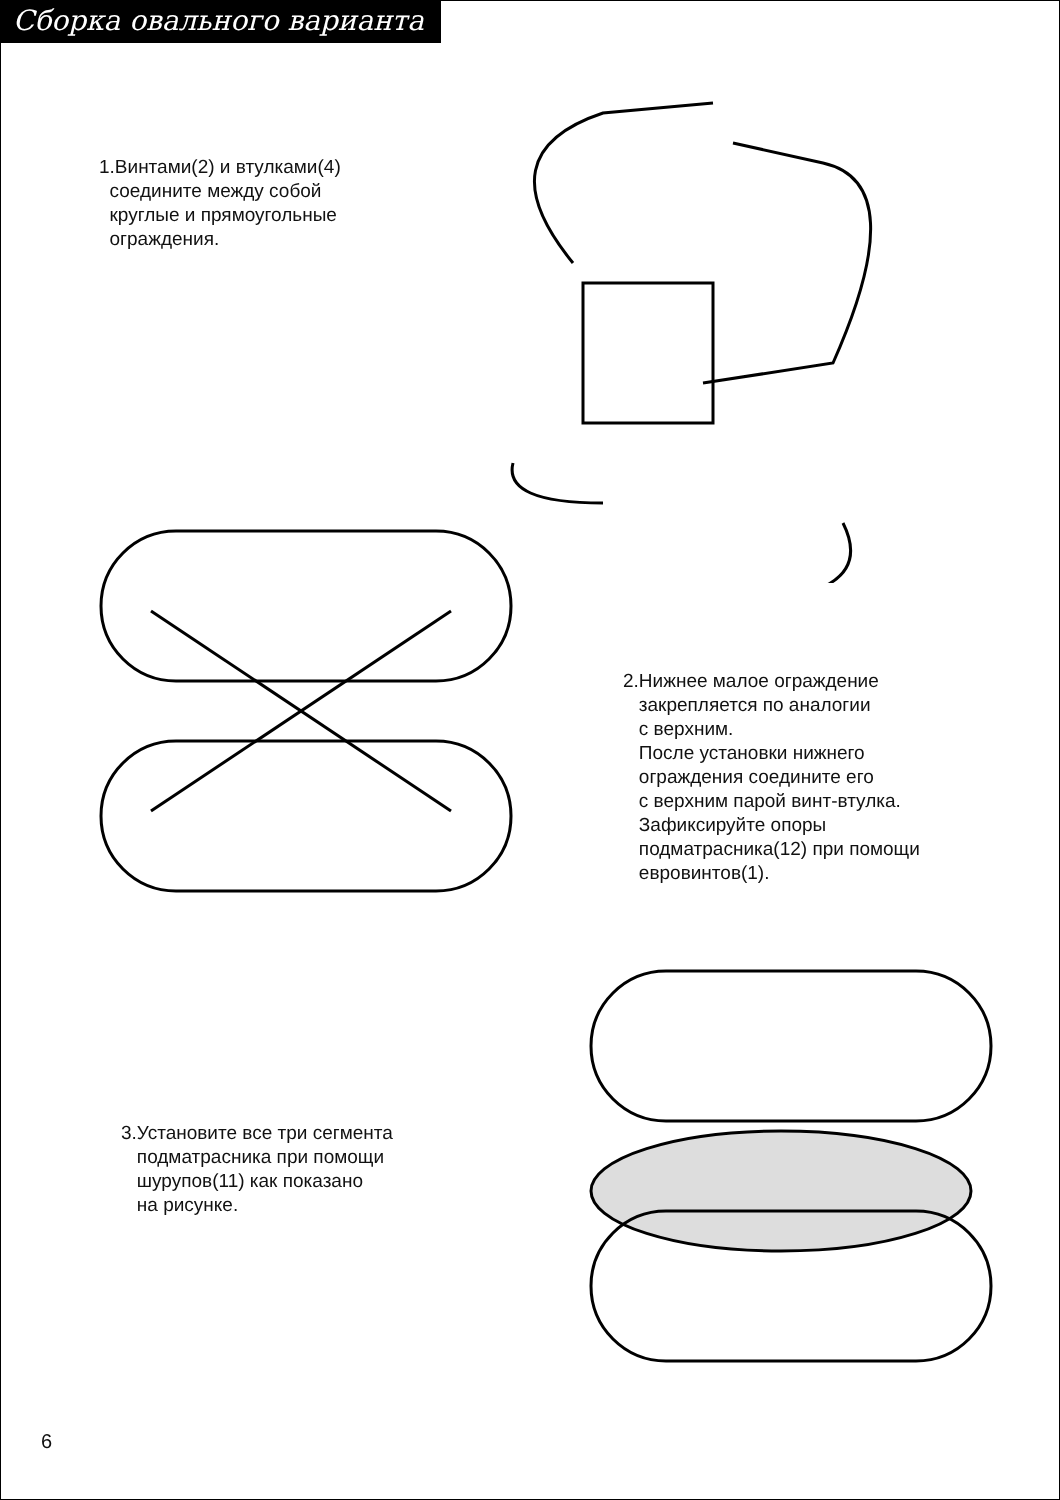Сборка овального варианта
1.Винтами(2) и втулками(4)
соедините между собой
круглые и прямоугольные
ограждения.
2.Нижнее малое ограждение
закрепляется по аналогии
с верхним.
После установки нижнего
ограждения соедините его
с верхним парой винт-втулка.
Зафиксируйте опоры
подматрасника(12) при помощи
евровинтов(1).
3.Установите все три сегмента
подматрасника при помощи
шурупов(11) как показано
на рисунке.
6